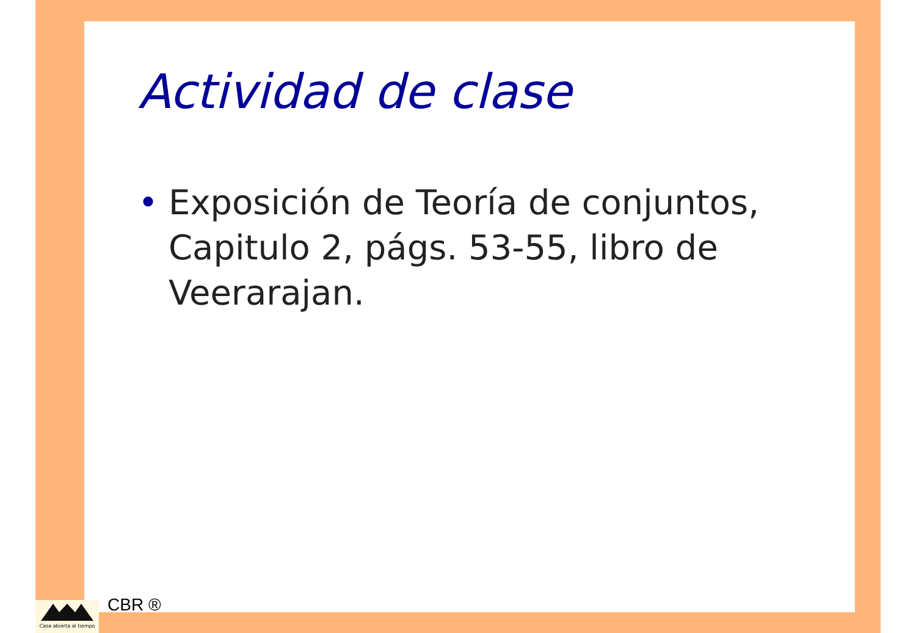Actividad de clase
• Exposición de Teoría de conjuntos, Capitulo 2, págs. 53-55, libro de Veerarajan.
Casa abierta al tiempo
CBR ®